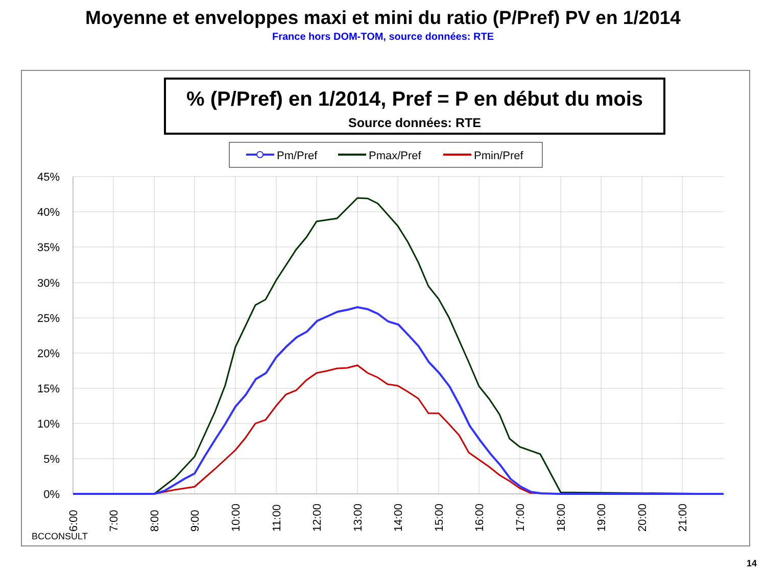Moyenne et enveloppes maxi et mini du ratio (P/Pref) PV en 1/2014
France hors DOM-TOM, source données: RTE
% (P/Pref) en 1/2014, Pref = P en début du mois
Source données: RTE
Pm/Pref
Pmax/Pref
Pmin/Pref
45%
40%
35%
30%
25%
20%
15%
10%
5%
0%
6:00
7:00
8:00
9:00
10:00
11:00
12:00
13:00
14:00
15:00
16:00
17:00
18:00
19:00
20:00
21:00
BCCONSULT
14